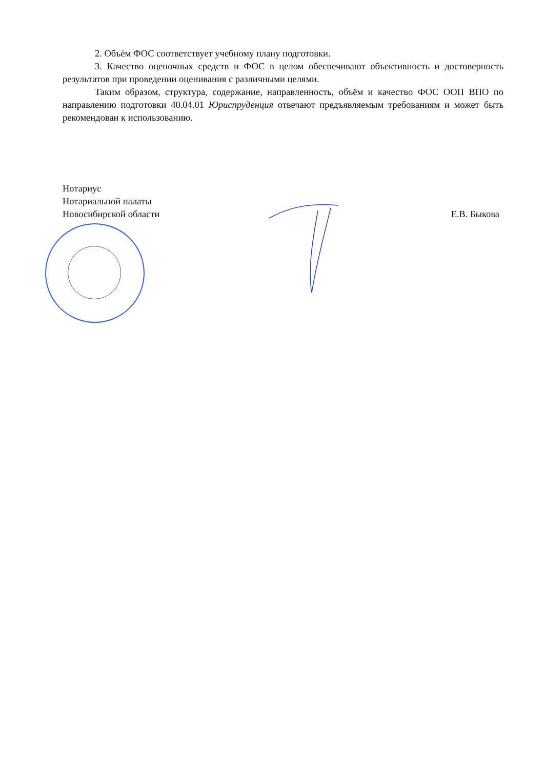2. Объём ФОС соответствует учебному плану подготовки.
3. Качество оценочных средств и ФОС в целом обеспечивают объективность и достоверность результатов при проведении оценивания с различными целями.
Таким образом, структура, содержание, направленность, объём и качество ФОС ООП ВПО по направлению подготовки 40.04.01 Юриспруденция отвечают предъявляемым требованиям и может быть рекомендован к использованию.
Нотариус
Нотариальной палаты
Новосибирской области
Е.В. Быкова